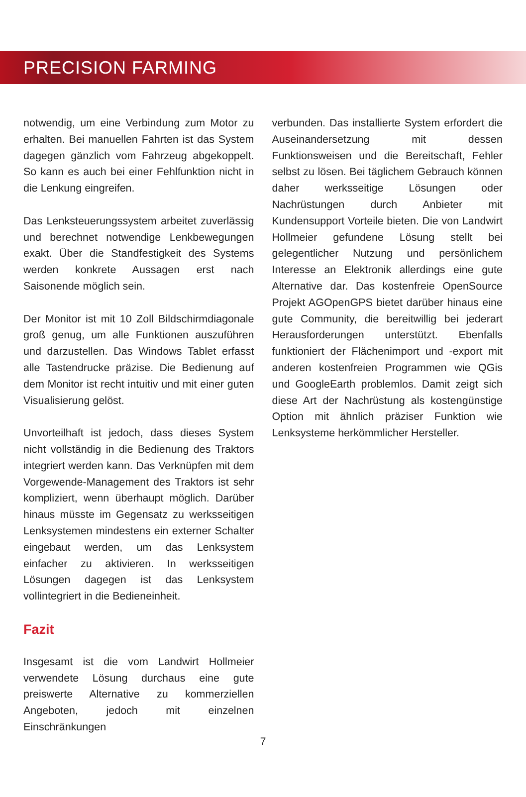PRECISION FARMING
notwendig, um eine Verbindung zum Motor zu erhalten. Bei manuellen Fahrten ist das System dagegen gänzlich vom Fahrzeug abgekoppelt. So kann es auch bei einer Fehlfunktion nicht in die Lenkung eingreifen.
Das Lenksteuerungssystem arbeitet zuverlässig und berechnet notwendige Lenkbewegungen exakt. Über die Standfestigkeit des Systems werden konkrete Aussagen erst nach Saisonende möglich sein.
Der Monitor ist mit 10 Zoll Bildschirmdiagonale groß genug, um alle Funktionen auszuführen und darzustellen. Das Windows Tablet erfasst alle Tastendrucke präzise. Die Bedienung auf dem Monitor ist recht intuitiv und mit einer guten Visualisierung gelöst.
Unvorteilhaft ist jedoch, dass dieses System nicht vollständig in die Bedienung des Traktors integriert werden kann. Das Verknüpfen mit dem Vorgewende-Management des Traktors ist sehr kompliziert, wenn überhaupt möglich. Darüber hinaus müsste im Gegensatz zu werksseitigen Lenksystemen mindestens ein externer Schalter eingebaut werden, um das Lenksystem einfacher zu aktivieren. In werksseitigen Lösungen dagegen ist das Lenksystem vollintegriert in die Bedieneinheit.
Fazit
Insgesamt ist die vom Landwirt Hollmeier verwendete Lösung durchaus eine gute preiswerte Alternative zu kommerziellen Angeboten, jedoch mit einzelnen Einschränkungen
verbunden. Das installierte System erfordert die Auseinandersetzung mit dessen Funktionsweisen und die Bereitschaft, Fehler selbst zu lösen. Bei täglichem Gebrauch können daher werksseitige Lösungen oder Nachrüstungen durch Anbieter mit Kundensupport Vorteile bieten. Die von Landwirt Hollmeier gefundene Lösung stellt bei gelegentlicher Nutzung und persönlichem Interesse an Elektronik allerdings eine gute Alternative dar. Das kostenfreie OpenSource Projekt AGOpenGPS bietet darüber hinaus eine gute Community, die bereitwillig bei jederart Herausforderungen unterstützt. Ebenfalls funktioniert der Flächenimport und -export mit anderen kostenfreien Programmen wie QGis und GoogleEarth problemlos. Damit zeigt sich diese Art der Nachrüstung als kostengünstige Option mit ähnlich präziser Funktion wie Lenksysteme herkömmlicher Hersteller.
7